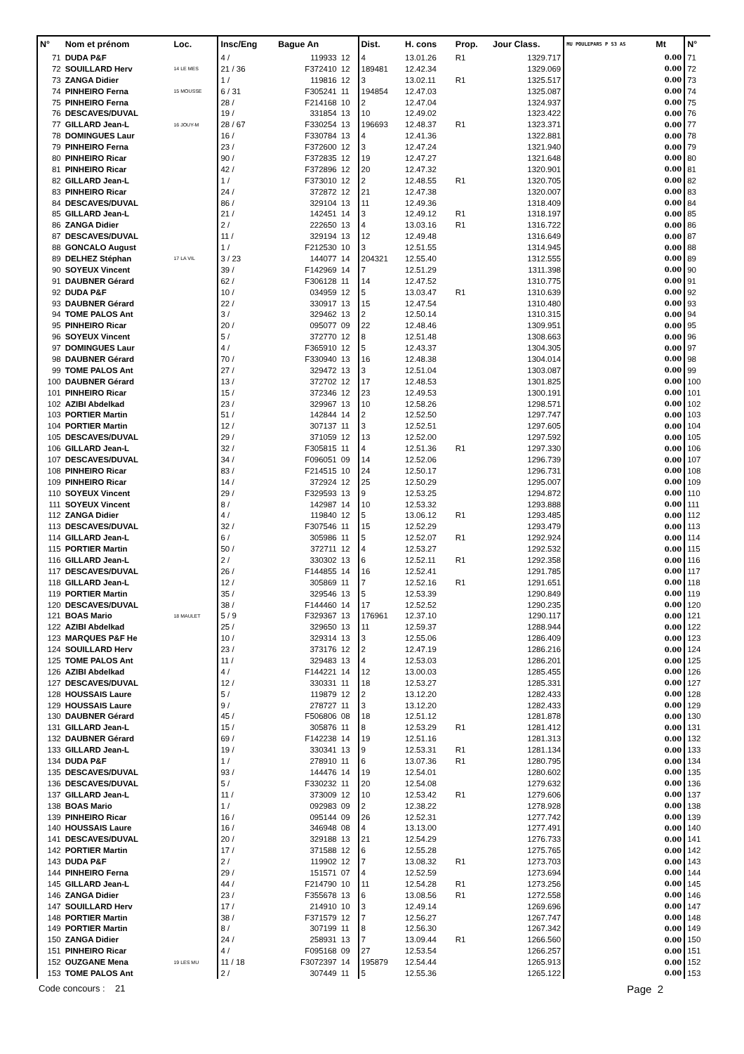| N° | Nom et prénom | Loc. | Insc/Eng | Bague An | | Dist. | H. cons | Prop. | Jour Class. | MU POULEPAR5 P S3 AS | Mt | N° |
| --- | --- | --- | --- | --- | --- | --- | --- | --- | --- | --- | --- | --- |
| 71 | DUDA P&F | | 4 / | 119933 | 12 | 4 | 13.01.26 | R1 | 1329.717 | | 0.00 | 71 |
| 72 | SOUILLARD Herv | 14 LE MES | 21 / 36 | F372410 | 12 | 189481 | 12.42.34 | | 1329.069 | | 0.00 | 72 |
| 73 | ZANGA Didier | | 1 / | 119816 | 12 | 3 | 13.02.11 | R1 | 1325.517 | | 0.00 | 73 |
| 74 | PINHEIRO Ferna | 15 MOUSSE | 6 / 31 | F305241 | 11 | 194854 | 12.47.03 | | 1325.087 | | 0.00 | 74 |
| 75 | PINHEIRO Ferna | | 28 / | F214168 | 10 | 2 | 12.47.04 | | 1324.937 | | 0.00 | 75 |
| 76 | DESCAVES/DUVAL | | 19 / | 331854 | 13 | 10 | 12.49.02 | | 1323.422 | | 0.00 | 76 |
| 77 | GILLARD Jean-L | 16 JOUY-M | 28 / 67 | F330254 | 13 | 196693 | 12.48.37 | R1 | 1323.371 | | 0.00 | 77 |
| 78 | DOMINGUES Laur | | 16 / | F330784 | 13 | 4 | 12.41.36 | | 1322.881 | | 0.00 | 78 |
| 79 | PINHEIRO Ferna | | 23 / | F372600 | 12 | 3 | 12.47.24 | | 1321.940 | | 0.00 | 79 |
| 80 | PINHEIRO Ricar | | 90 / | F372835 | 12 | 19 | 12.47.27 | | 1321.648 | | 0.00 | 80 |
| 81 | PINHEIRO Ricar | | 42 / | F372896 | 12 | 20 | 12.47.32 | | 1320.901 | | 0.00 | 81 |
| 82 | GILLARD Jean-L | | 1 / | F373010 | 12 | 2 | 12.48.55 | R1 | 1320.705 | | 0.00 | 82 |
| 83 | PINHEIRO Ricar | | 24 / | 372872 | 12 | 21 | 12.47.38 | | 1320.007 | | 0.00 | 83 |
| 84 | DESCAVES/DUVAL | | 86 / | 329104 | 13 | 11 | 12.49.36 | | 1318.409 | | 0.00 | 84 |
| 85 | GILLARD Jean-L | | 21 / | 142451 | 14 | 3 | 12.49.12 | R1 | 1318.197 | | 0.00 | 85 |
| 86 | ZANGA Didier | | 2 / | 222650 | 13 | 4 | 13.03.16 | R1 | 1316.722 | | 0.00 | 86 |
| 87 | DESCAVES/DUVAL | | 11 / | 329194 | 13 | 12 | 12.49.48 | | 1316.649 | | 0.00 | 87 |
| 88 | GONCALO August | | 1 / | F212530 | 10 | 3 | 12.51.55 | | 1314.945 | | 0.00 | 88 |
| 89 | DELHEZ Stéphan | 17 LA VIL | 3 / 23 | 144077 | 14 | 204321 | 12.55.40 | | 1312.555 | | 0.00 | 89 |
| 90 | SOYEUX Vincent | | 39 / | F142969 | 14 | 7 | 12.51.29 | | 1311.398 | | 0.00 | 90 |
| 91 | DAUBNER Gérard | | 62 / | F306128 | 11 | 14 | 12.47.52 | | 1310.775 | | 0.00 | 91 |
| 92 | DUDA P&F | | 10 / | 034959 | 12 | 5 | 13.03.47 | R1 | 1310.639 | | 0.00 | 92 |
| 93 | DAUBNER Gérard | | 22 / | 330917 | 13 | 15 | 12.47.54 | | 1310.480 | | 0.00 | 93 |
| 94 | TOME PALOS Ant | | 3 / | 329462 | 13 | 2 | 12.50.14 | | 1310.315 | | 0.00 | 94 |
| 95 | PINHEIRO Ricar | | 20 / | 095077 | 09 | 22 | 12.48.46 | | 1309.951 | | 0.00 | 95 |
| 96 | SOYEUX Vincent | | 5 / | 372770 | 12 | 8 | 12.51.48 | | 1308.663 | | 0.00 | 96 |
| 97 | DOMINGUES Laur | | 4 / | F365910 | 12 | 5 | 12.43.37 | | 1304.305 | | 0.00 | 97 |
| 98 | DAUBNER Gérard | | 70 / | F330940 | 13 | 16 | 12.48.38 | | 1304.014 | | 0.00 | 98 |
| 99 | TOME PALOS Ant | | 27 / | 329472 | 13 | 3 | 12.51.04 | | 1303.087 | | 0.00 | 99 |
| 100 | DAUBNER Gérard | | 13 / | 372702 | 12 | 17 | 12.48.53 | | 1301.825 | | 0.00 | 100 |
| 101 | PINHEIRO Ricar | | 15 / | 372346 | 12 | 23 | 12.49.53 | | 1300.191 | | 0.00 | 101 |
| 102 | AZIBI Abdelkad | | 23 / | 329967 | 13 | 10 | 12.58.26 | | 1298.571 | | 0.00 | 102 |
| 103 | PORTIER Martin | | 51 / | 142844 | 14 | 2 | 12.52.50 | | 1297.747 | | 0.00 | 103 |
| 104 | PORTIER Martin | | 12 / | 307137 | 11 | 3 | 12.52.51 | | 1297.605 | | 0.00 | 104 |
| 105 | DESCAVES/DUVAL | | 29 / | 371059 | 12 | 13 | 12.52.00 | | 1297.592 | | 0.00 | 105 |
| 106 | GILLARD Jean-L | | 32 / | F305815 | 11 | 4 | 12.51.36 | R1 | 1297.330 | | 0.00 | 106 |
| 107 | DESCAVES/DUVAL | | 34 / | F096051 | 09 | 14 | 12.52.06 | | 1296.739 | | 0.00 | 107 |
| 108 | PINHEIRO Ricar | | 83 / | F214515 | 10 | 24 | 12.50.17 | | 1296.731 | | 0.00 | 108 |
| 109 | PINHEIRO Ricar | | 14 / | 372924 | 12 | 25 | 12.50.29 | | 1295.007 | | 0.00 | 109 |
| 110 | SOYEUX Vincent | | 29 / | F329593 | 13 | 9 | 12.53.25 | | 1294.872 | | 0.00 | 110 |
| 111 | SOYEUX Vincent | | 8 / | 142987 | 14 | 10 | 12.53.32 | | 1293.888 | | 0.00 | 111 |
| 112 | ZANGA Didier | | 4 / | 119840 | 12 | 5 | 13.06.12 | R1 | 1293.485 | | 0.00 | 112 |
| 113 | DESCAVES/DUVAL | | 32 / | F307546 | 11 | 15 | 12.52.29 | | 1293.479 | | 0.00 | 113 |
| 114 | GILLARD Jean-L | | 6 / | 305986 | 11 | 5 | 12.52.07 | R1 | 1292.924 | | 0.00 | 114 |
| 115 | PORTIER Martin | | 50 / | 372711 | 12 | 4 | 12.53.27 | | 1292.532 | | 0.00 | 115 |
| 116 | GILLARD Jean-L | | 2 / | 330302 | 13 | 6 | 12.52.11 | R1 | 1292.358 | | 0.00 | 116 |
| 117 | DESCAVES/DUVAL | | 26 / | F144855 | 14 | 16 | 12.52.41 | | 1291.785 | | 0.00 | 117 |
| 118 | GILLARD Jean-L | | 12 / | 305869 | 11 | 7 | 12.52.16 | R1 | 1291.651 | | 0.00 | 118 |
| 119 | PORTIER Martin | | 35 / | 329546 | 13 | 5 | 12.53.39 | | 1290.849 | | 0.00 | 119 |
| 120 | DESCAVES/DUVAL | | 38 / | F144460 | 14 | 17 | 12.52.52 | | 1290.235 | | 0.00 | 120 |
| 121 | BOAS Mario | 18 MAULET | 5 / 9 | F329367 | 13 | 176961 | 12.37.10 | | 1290.117 | | 0.00 | 121 |
| 122 | AZIBI Abdelkad | | 25 / | 329650 | 13 | 11 | 12.59.37 | | 1288.944 | | 0.00 | 122 |
| 123 | MARQUES P&F He | | 10 / | 329314 | 13 | 3 | 12.55.06 | | 1286.409 | | 0.00 | 123 |
| 124 | SOUILLARD Herv | | 23 / | 373176 | 12 | 2 | 12.47.19 | | 1286.216 | | 0.00 | 124 |
| 125 | TOME PALOS Ant | | 11 / | 329483 | 13 | 4 | 12.53.03 | | 1286.201 | | 0.00 | 125 |
| 126 | AZIBI Abdelkad | | 4 / | F144221 | 14 | 12 | 13.00.03 | | 1285.455 | | 0.00 | 126 |
| 127 | DESCAVES/DUVAL | | 12 / | 330331 | 11 | 18 | 12.53.27 | | 1285.331 | | 0.00 | 127 |
| 128 | HOUSSAIS Laure | | 5 / | 119879 | 12 | 2 | 13.12.20 | | 1282.433 | | 0.00 | 128 |
| 129 | HOUSSAIS Laure | | 9 / | 278727 | 11 | 3 | 13.12.20 | | 1282.433 | | 0.00 | 129 |
| 130 | DAUBNER Gérard | | 45 / | F506806 | 08 | 18 | 12.51.12 | | 1281.878 | | 0.00 | 130 |
| 131 | GILLARD Jean-L | | 15 / | 305876 | 11 | 8 | 12.53.29 | R1 | 1281.412 | | 0.00 | 131 |
| 132 | DAUBNER Gérard | | 69 / | F142238 | 14 | 19 | 12.51.16 | | 1281.313 | | 0.00 | 132 |
| 133 | GILLARD Jean-L | | 19 / | 330341 | 13 | 9 | 12.53.31 | R1 | 1281.134 | | 0.00 | 133 |
| 134 | DUDA P&F | | 1 / | 278910 | 11 | 6 | 13.07.36 | R1 | 1280.795 | | 0.00 | 134 |
| 135 | DESCAVES/DUVAL | | 93 / | 144476 | 14 | 19 | 12.54.01 | | 1280.602 | | 0.00 | 135 |
| 136 | DESCAVES/DUVAL | | 5 / | F330232 | 11 | 20 | 12.54.08 | | 1279.632 | | 0.00 | 136 |
| 137 | GILLARD Jean-L | | 11 / | 373009 | 12 | 10 | 12.53.42 | R1 | 1279.606 | | 0.00 | 137 |
| 138 | BOAS Mario | | 1 / | 092983 | 09 | 2 | 12.38.22 | | 1278.928 | | 0.00 | 138 |
| 139 | PINHEIRO Ricar | | 16 / | 095144 | 09 | 26 | 12.52.31 | | 1277.742 | | 0.00 | 139 |
| 140 | HOUSSAIS Laure | | 16 / | 346948 | 08 | 4 | 13.13.00 | | 1277.491 | | 0.00 | 140 |
| 141 | DESCAVES/DUVAL | | 20 / | 329188 | 13 | 21 | 12.54.29 | | 1276.733 | | 0.00 | 141 |
| 142 | PORTIER Martin | | 17 / | 371588 | 12 | 6 | 12.55.28 | | 1275.765 | | 0.00 | 142 |
| 143 | DUDA P&F | | 2 / | 119902 | 12 | 7 | 13.08.32 | R1 | 1273.703 | | 0.00 | 143 |
| 144 | PINHEIRO Ferna | | 29 / | 151571 | 07 | 4 | 12.52.59 | | 1273.694 | | 0.00 | 144 |
| 145 | GILLARD Jean-L | | 44 / | F214790 | 10 | 11 | 12.54.28 | R1 | 1273.256 | | 0.00 | 145 |
| 146 | ZANGA Didier | | 23 / | F355678 | 13 | 6 | 13.08.56 | R1 | 1272.558 | | 0.00 | 146 |
| 147 | SOUILLARD Herv | | 17 / | 214910 | 10 | 3 | 12.49.14 | | 1269.696 | | 0.00 | 147 |
| 148 | PORTIER Martin | | 38 / | F371579 | 12 | 7 | 12.56.27 | | 1267.747 | | 0.00 | 148 |
| 149 | PORTIER Martin | | 8 / | 307199 | 11 | 8 | 12.56.30 | | 1267.342 | | 0.00 | 149 |
| 150 | ZANGA Didier | | 24 / | 258931 | 13 | 7 | 13.09.44 | R1 | 1266.560 | | 0.00 | 150 |
| 151 | PINHEIRO Ricar | | 4 / | F095168 | 09 | 27 | 12.53.54 | | 1266.257 | | 0.00 | 151 |
| 152 | OUZGANE Mena | 19 LES MU | 11 / 18 | F3072397 | 14 | 195879 | 12.54.44 | | 1265.913 | | 0.00 | 152 |
| 153 | TOME PALOS Ant | | 2 / | 307449 | 11 | 5 | 12.55.36 | | 1265.122 | | 0.00 | 153 |
Code concours : 21 Page 2